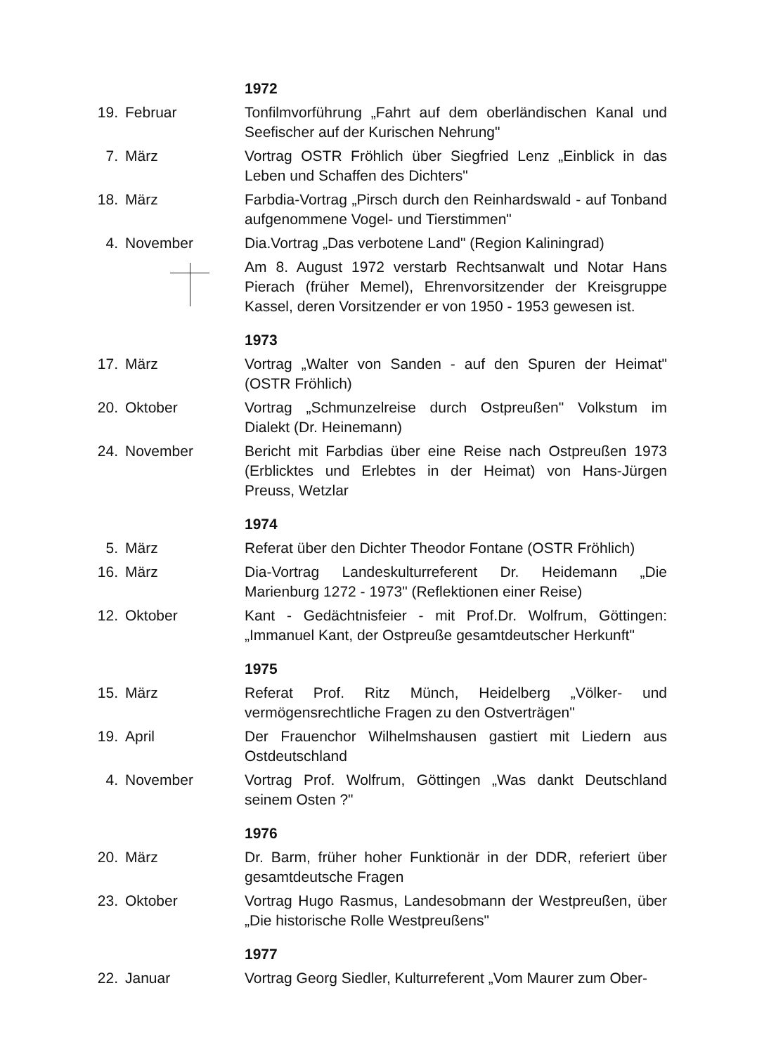1972
19. Februar Tonfilmvorführung „Fahrt auf dem oberländischen Kanal und Seefischer auf der Kurischen Nehrung"
7. März Vortrag OSTR Fröhlich über Siegfried Lenz „Einblick in das Leben und Schaffen des Dichters"
18. März Farbdia-Vortrag „Pirsch durch den Reinhardswald - auf Tonband aufgenommene Vogel- und Tierstimmen"
4. November Dia.Vortrag „Das verbotene Land" (Region Kaliningrad)
Am 8. August 1972 verstarb Rechtsanwalt und Notar Hans Pierach (früher Memel), Ehrenvorsitzender der Kreisgruppe Kassel, deren Vorsitzender er von 1950 - 1953 gewesen ist.
1973
17. März Vortrag „Walter von Sanden - auf den Spuren der Heimat" (OSTR Fröhlich)
20. Oktober Vortrag „Schmunzelreise durch Ostpreußen" Volkstum im Dialekt (Dr. Heinemann)
24. November Bericht mit Farbdias über eine Reise nach Ostpreußen 1973 (Erblicktes und Erlebtes in der Heimat) von Hans-Jürgen Preuss, Wetzlar
1974
5. März Referat über den Dichter Theodor Fontane (OSTR Fröhlich)
16. März Dia-Vortrag Landeskulturreferent Dr. Heidemann „Die Marienburg 1272 - 1973" (Reflektionen einer Reise)
12. Oktober Kant - Gedächtnisfeier - mit Prof.Dr. Wolfrum, Göttingen: „Immanuel Kant, der Ostpreuße gesamtdeutscher Herkunft"
1975
15. März Referat Prof. Ritz Münch, Heidelberg „Völker- und vermögensrechtliche Fragen zu den Ostverträgen"
19. April Der Frauenchor Wilhelmshausen gastiert mit Liedern aus Ostdeutschland
4. November Vortrag Prof. Wolfrum, Göttingen „Was dankt Deutschland seinem Osten ?"
1976
20. März Dr. Barm, früher hoher Funktionär in der DDR, referiert über gesamtdeutsche Fragen
23. Oktober Vortrag Hugo Rasmus, Landesobmann der Westpreußen, über „Die historische Rolle Westpreußens"
1977
22. Januar Vortrag Georg Siedler, Kulturreferent „Vom Maurer zum Ober-